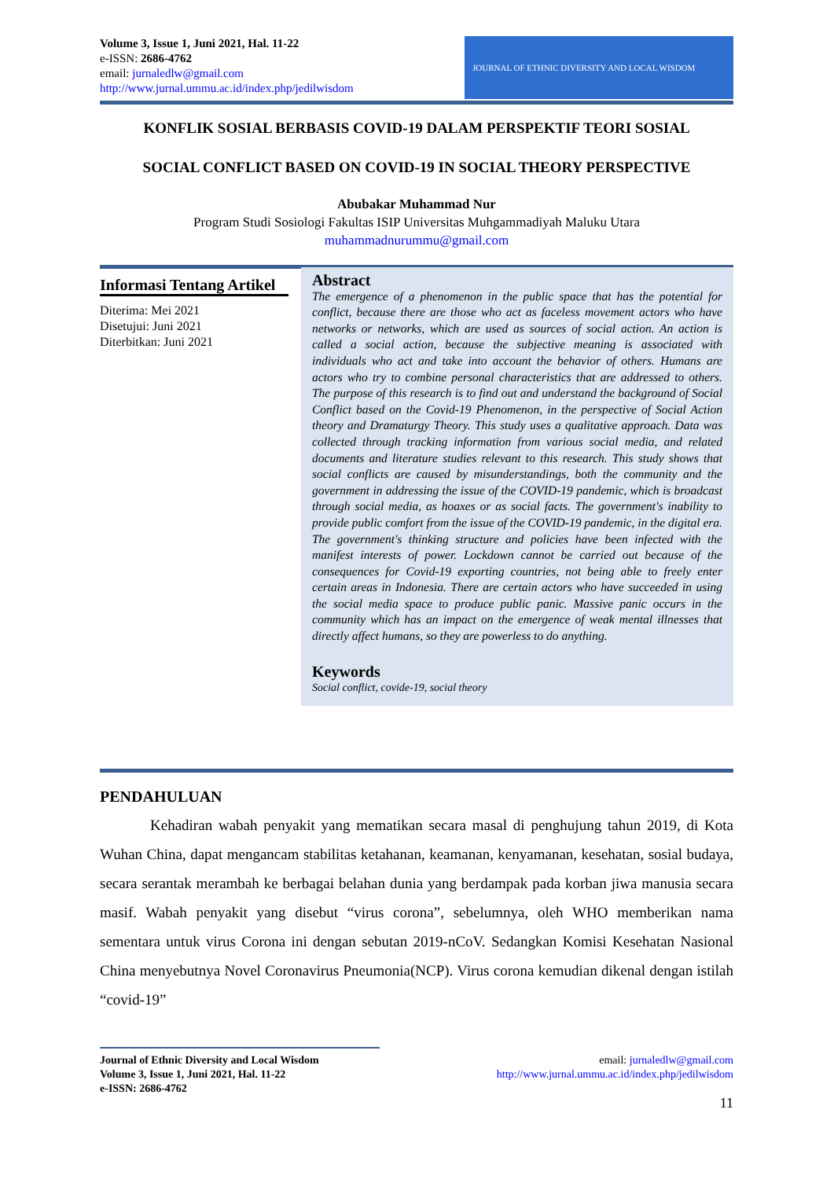Volume 3, Issue 1, Juni 2021, Hal. 11-22
e-ISSN: 2686-4762
email: jurnaledlw@gmail.com
http://www.jurnal.ummu.ac.id/index.php/jedilwisdom
JOURNAL OF ETHNIC DIVERSITY AND LOCAL WISDOM
KONFLIK SOSIAL BERBASIS COVID-19 DALAM PERSPEKTIF TEORI SOSIAL
SOCIAL CONFLICT BASED ON COVID-19 IN SOCIAL THEORY PERSPECTIVE
Abubakar Muhammad Nur
Program Studi Sosiologi Fakultas ISIP Universitas Muhgammadiyah Maluku Utara
muhammadnurummu@gmail.com
Informasi Tentang Artikel
Diterima: Mei 2021
Disetujui: Juni 2021
Diterbitkan: Juni 2021
Abstract
The emergence of a phenomenon in the public space that has the potential for conflict, because there are those who act as faceless movement actors who have networks or networks, which are used as sources of social action. An action is called a social action, because the subjective meaning is associated with individuals who act and take into account the behavior of others. Humans are actors who try to combine personal characteristics that are addressed to others. The purpose of this research is to find out and understand the background of Social Conflict based on the Covid-19 Phenomenon, in the perspective of Social Action theory and Dramaturgy Theory. This study uses a qualitative approach. Data was collected through tracking information from various social media, and related documents and literature studies relevant to this research. This study shows that social conflicts are caused by misunderstandings, both the community and the government in addressing the issue of the COVID-19 pandemic, which is broadcast through social media, as hoaxes or as social facts. The government's inability to provide public comfort from the issue of the COVID-19 pandemic, in the digital era. The government's thinking structure and policies have been infected with the manifest interests of power. Lockdown cannot be carried out because of the consequences for Covid-19 exporting countries, not being able to freely enter certain areas in Indonesia. There are certain actors who have succeeded in using the social media space to produce public panic. Massive panic occurs in the community which has an impact on the emergence of weak mental illnesses that directly affect humans, so they are powerless to do anything.
Keywords
Social conflict, covide-19, social theory
PENDAHULUAN
Kehadiran wabah penyakit yang mematikan secara masal di penghujung tahun 2019, di Kota Wuhan China, dapat mengancam stabilitas ketahanan, keamanan, kenyamanan, kesehatan, sosial budaya, secara serantak merambah ke berbagai belahan dunia yang berdampak pada korban jiwa manusia secara masif. Wabah penyakit yang disebut “virus corona”, sebelumnya, oleh WHO memberikan nama sementara untuk virus Corona ini dengan sebutan 2019-nCoV. Sedangkan Komisi Kesehatan Nasional China menyebutnya Novel Coronavirus Pneumonia(NCP). Virus corona kemudian dikenal dengan istilah “covid-19”
Journal of Ethnic Diversity and Local Wisdom
Volume 3, Issue 1, Juni 2021, Hal. 11-22
e-ISSN: 2686-4762
email: jurnaledlw@gmail.com
http://www.jurnal.ummu.ac.id/index.php/jedilwisdom
11